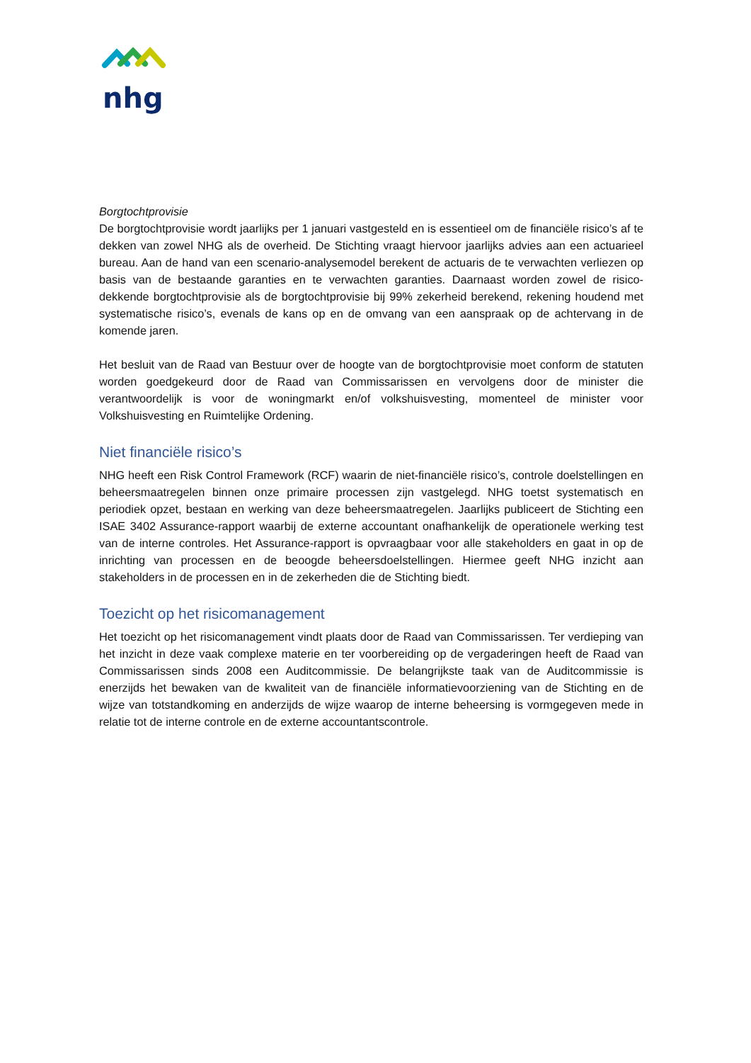nhg
Borgtochtprovisie
De borgtochtprovisie wordt jaarlijks per 1 januari vastgesteld en is essentieel om de financiële risico’s af te dekken van zowel NHG als de overheid. De Stichting vraagt hiervoor jaarlijks advies aan een actuarieel bureau. Aan de hand van een scenario-analysemodel berekent de actuaris de te verwachten verliezen op basis van de bestaande garanties en te verwachten garanties. Daarnaast worden zowel de risico-dekkende borgtochtprovisie als de borgtochtprovisie bij 99% zekerheid berekend, rekening houdend met systematische risico’s, evenals de kans op en de omvang van een aanspraak op de achtervang in de komende jaren.
Het besluit van de Raad van Bestuur over de hoogte van de borgtochtprovisie moet conform de statuten worden goedgekeurd door de Raad van Commissarissen en vervolgens door de minister die verantwoordelijk is voor de woningmarkt en/of volkshuisvesting, momenteel de minister voor Volkshuisvesting en Ruimtelijke Ordening.
Niet financiële risico’s
NHG heeft een Risk Control Framework (RCF) waarin de niet-financiële risico’s, controle doelstellingen en beheersmaatregelen binnen onze primaire processen zijn vastgelegd. NHG toetst systematisch en periodiek opzet, bestaan en werking van deze beheersmaatregelen. Jaarlijks publiceert de Stichting een ISAE 3402 Assurance-rapport waarbij de externe accountant onafhankelijk de operationele werking test van de interne controles. Het Assurance-rapport is opvraagbaar voor alle stakeholders en gaat in op de inrichting van processen en de beoogde beheersdoelstellingen. Hiermee geeft NHG inzicht aan stakeholders in de processen en in de zekerheden die de Stichting biedt.
Toezicht op het risicomanagement
Het toezicht op het risicomanagement vindt plaats door de Raad van Commissarissen. Ter verdieping van het inzicht in deze vaak complexe materie en ter voorbereiding op de vergaderingen heeft de Raad van Commissarissen sinds 2008 een Auditcommissie. De belangrijkste taak van de Auditcommissie is enerzijds het bewaken van de kwaliteit van de financiële informatievoorziening van de Stichting en de wijze van totstandkoming en anderzijds de wijze waarop de interne beheersing is vormgegeven mede in relatie tot de interne controle en de externe accountantscontrole.